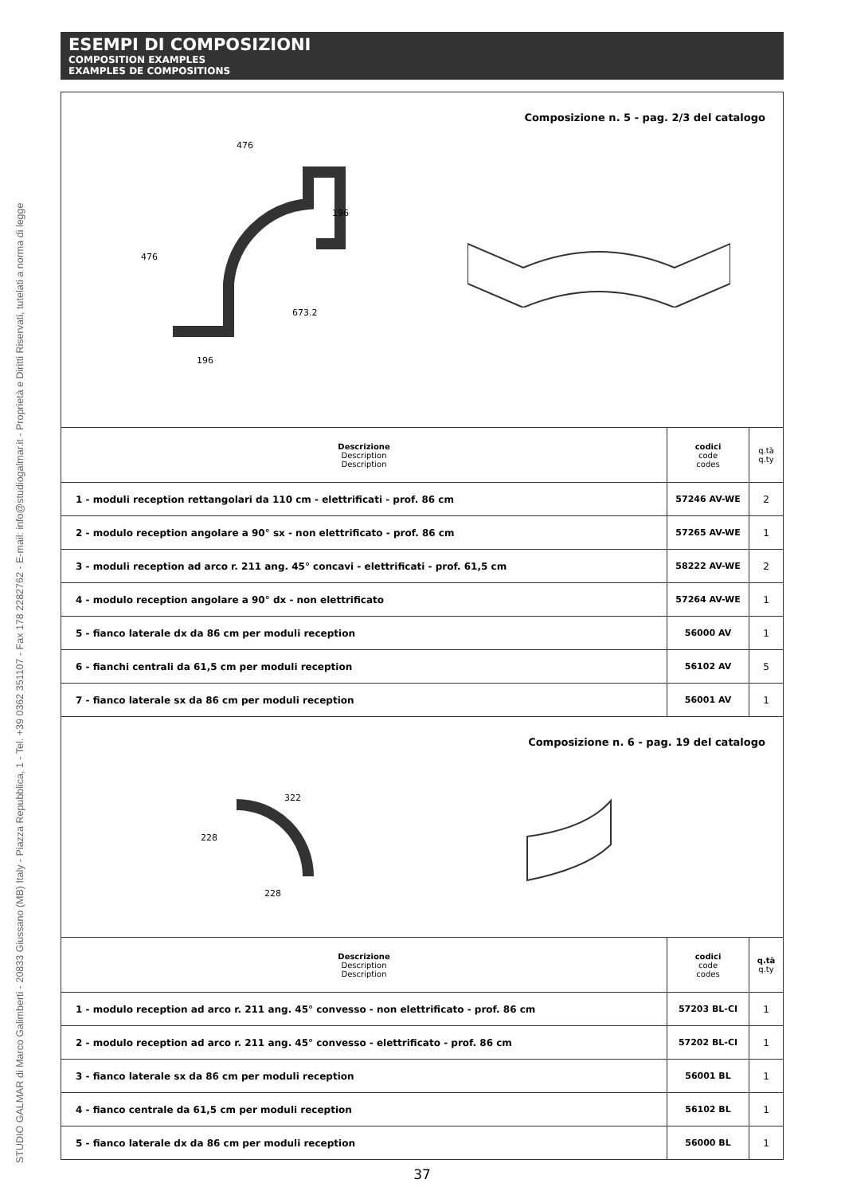STUDIO GALMAR di Marco Galimberti - 20833 Giussano (MB) Italy - Piazza Repubblica, 1 - Tel. +39 0362 351107 - Fax 178 2282762 - E-mail: info@studiogalmar.it - Proprietà e Diritti Riservati, tutelati a norma di legge
ESEMPI DI COMPOSIZIONI
COMPOSITION EXAMPLES
EXAMPLES DE COMPOSITIONS
Composizione n. 5 - pag. 2/3 del catalogo
476
476
196
673.2
196
| Descrizione Description Description | codici code codes | q.tà q.ty |
| --- | --- | --- |
| 1 - moduli reception rettangolari da 110 cm - elettrificati - prof. 86 cm | 57246 AV-WE | 2 |
| 2 - modulo reception angolare a 90° sx - non elettrificato - prof. 86 cm | 57265 AV-WE | 1 |
| 3 - moduli reception ad arco r. 211 ang. 45° concavi - elettrificati - prof. 61,5 cm | 58222 AV-WE | 2 |
| 4 - modulo reception angolare a 90° dx - non elettrificato | 57264 AV-WE | 1 |
| 5 - fianco laterale dx da 86 cm per moduli reception | 56000 AV | 1 |
| 6 - fianchi centrali da 61,5 cm per moduli reception | 56102 AV | 5 |
| 7 - fianco laterale sx da 86 cm per moduli reception | 56001 AV | 1 |
Composizione n. 6 - pag. 19 del catalogo
322
228
228
| Descrizione Description Description | codici code codes | q.tà q.ty |
| --- | --- | --- |
| 1 - modulo reception ad arco r. 211 ang. 45° convesso - non elettrificato - prof. 86 cm | 57203 BL-CI | 1 |
| 2 - modulo reception ad arco r. 211 ang. 45° convesso - elettrificato - prof. 86 cm | 57202 BL-CI | 1 |
| 3 - fianco laterale sx da 86 cm per moduli reception | 56001 BL | 1 |
| 4 - fianco centrale da 61,5 cm per moduli reception | 56102 BL | 1 |
| 5 - fianco laterale dx da 86 cm per moduli reception | 56000 BL | 1 |
37